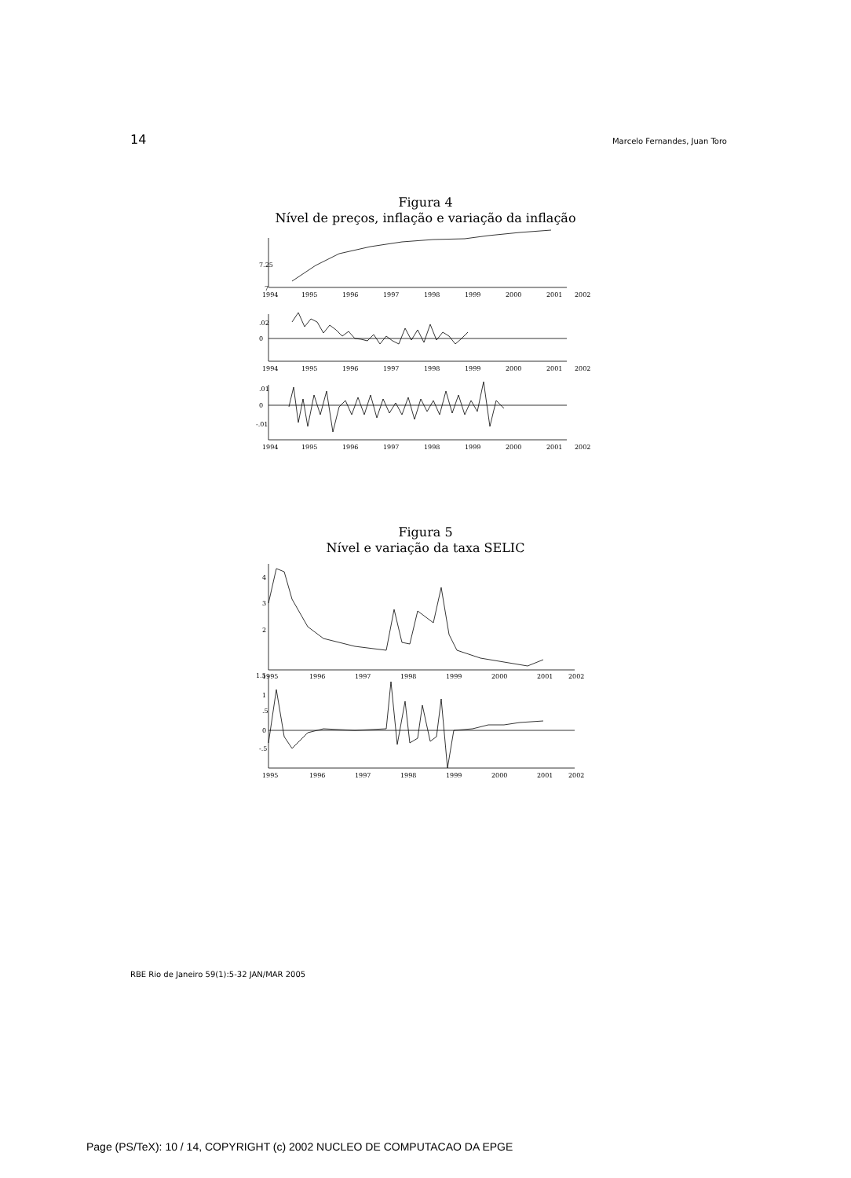14 Marcelo Fernandes, Juan Toro
Figura 4
Nível de preços, inflação e variação da inflação
7.25
7
.02
0
.01
0
-.01
1994
1995
1996
1997
1998
1999
2000
2001
2002
1994
1995
1996
1997
1998
1999
2000
2001
2002
1994
1995
1996
1997
1998
1999
2000
2001
2002
Figura 5
Nível e variação da taxa SELIC
4
3
2
1.5
1
.5
0
-.5
1995
1996
1997
1998
1999
2000
2001
2002
1995
1996
1997
1998
1999
2000
2001
2002
RBE Rio de Janeiro 59(1):5-32 JAN/MAR 2005
Page (PS/TeX): 10 / 14, COPYRIGHT (c) 2002 NUCLEO DE COMPUTACAO DA EPGE